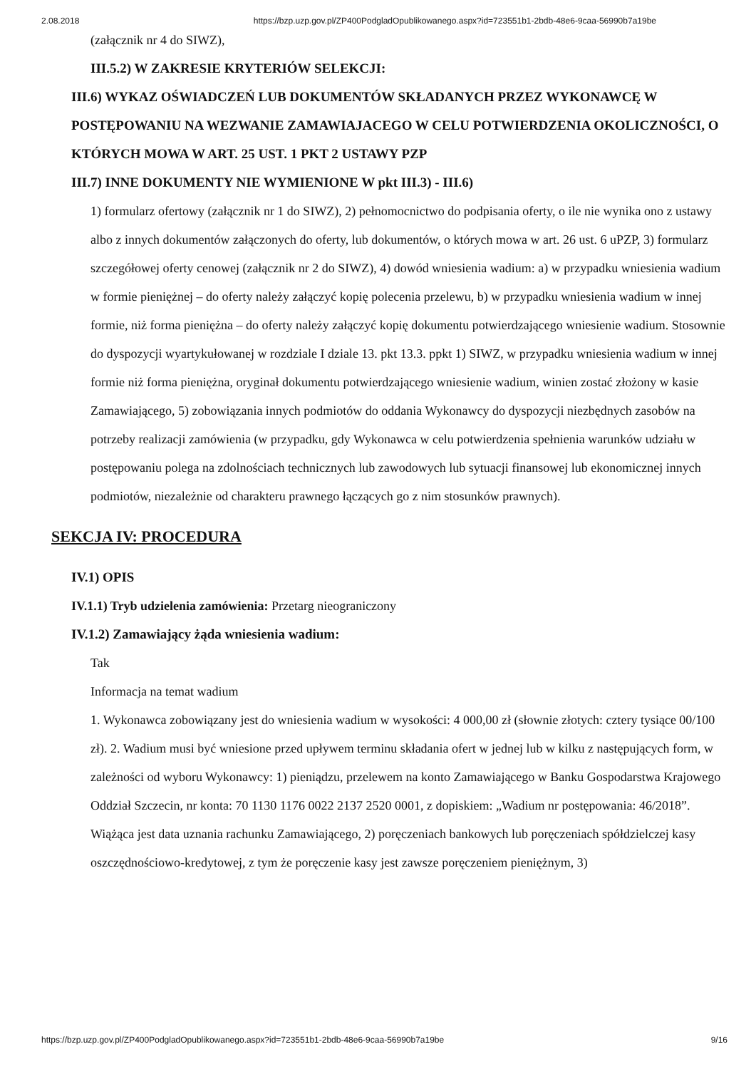2.08.2018 https://bzp.uzp.gov.pl/ZP400PodgladOpublikowanego.aspx?id=723551b1-2bdb-48e6-9caa-56990b7a19be
(załącznik nr 4 do SIWZ),
III.5.2) W ZAKRESIE KRYTERIÓW SELEKCJI:
III.6) WYKAZ OŚWIADCZEŃ LUB DOKUMENTÓW SKŁADANYCH PRZEZ WYKONAWCĘ W POSTĘPOWANIU NA WEZWANIE ZAMAWIAJACEGO W CELU POTWIERDZENIA OKOLICZNOŚCI, O KTÓRYCH MOWA W ART. 25 UST. 1 PKT 2 USTAWY PZP
III.7) INNE DOKUMENTY NIE WYMIENIONE W pkt III.3) - III.6)
1) formularz ofertowy (załącznik nr 1 do SIWZ), 2) pełnomocnictwo do podpisania oferty, o ile nie wynika ono z ustawy albo z innych dokumentów załączonych do oferty, lub dokumentów, o których mowa w art. 26 ust. 6 uPZP, 3) formularz szczegółowej oferty cenowej (załącznik nr 2 do SIWZ), 4) dowód wniesienia wadium: a) w przypadku wniesienia wadium w formie pieniężnej – do oferty należy załączyć kopię polecenia przelewu, b) w przypadku wniesienia wadium w innej formie, niż forma pieniężna – do oferty należy załączyć kopię dokumentu potwierdzającego wniesienie wadium. Stosownie do dyspozycji wyartykułowanej w rozdziale I dziale 13. pkt 13.3. ppkt 1) SIWZ, w przypadku wniesienia wadium w innej formie niż forma pieniężna, oryginał dokumentu potwierdzającego wniesienie wadium, winien zostać złożony w kasie Zamawiającego, 5) zobowiązania innych podmiotów do oddania Wykonawcy do dyspozycji niezbędnych zasobów na potrzeby realizacji zamówienia (w przypadku, gdy Wykonawca w celu potwierdzenia spełnienia warunków udziału w postępowaniu polega na zdolnościach technicznych lub zawodowych lub sytuacji finansowej lub ekonomicznej innych podmiotów, niezależnie od charakteru prawnego łączących go z nim stosunków prawnych).
SEKCJA IV: PROCEDURA
IV.1) OPIS
IV.1.1) Tryb udzielenia zamówienia: Przetarg nieograniczony
IV.1.2) Zamawiający żąda wniesienia wadium:
Tak
Informacja na temat wadium
1. Wykonawca zobowiązany jest do wniesienia wadium w wysokości: 4 000,00 zł (słownie złotych: cztery tysiące 00/100 zł). 2. Wadium musi być wniesione przed upływem terminu składania ofert w jednej lub w kilku z następujących form, w zależności od wyboru Wykonawcy: 1) pieniądzu, przelewem na konto Zamawiającego w Banku Gospodarstwa Krajowego Oddział Szczecin, nr konta: 70 1130 1176 0022 2137 2520 0001, z dopiskiem: „Wadium nr postępowania: 46/2018”. Wiążąca jest data uznania rachunku Zamawiającego, 2) poręczeniach bankowych lub poręczeniach spółdzielczej kasy oszczędnościowo-kredytowej, z tym że poręczenie kasy jest zawsze poręczeniem pieniężnym, 3)
https://bzp.uzp.gov.pl/ZP400PodgladOpublikowanego.aspx?id=723551b1-2bdb-48e6-9caa-56990b7a19be 9/16